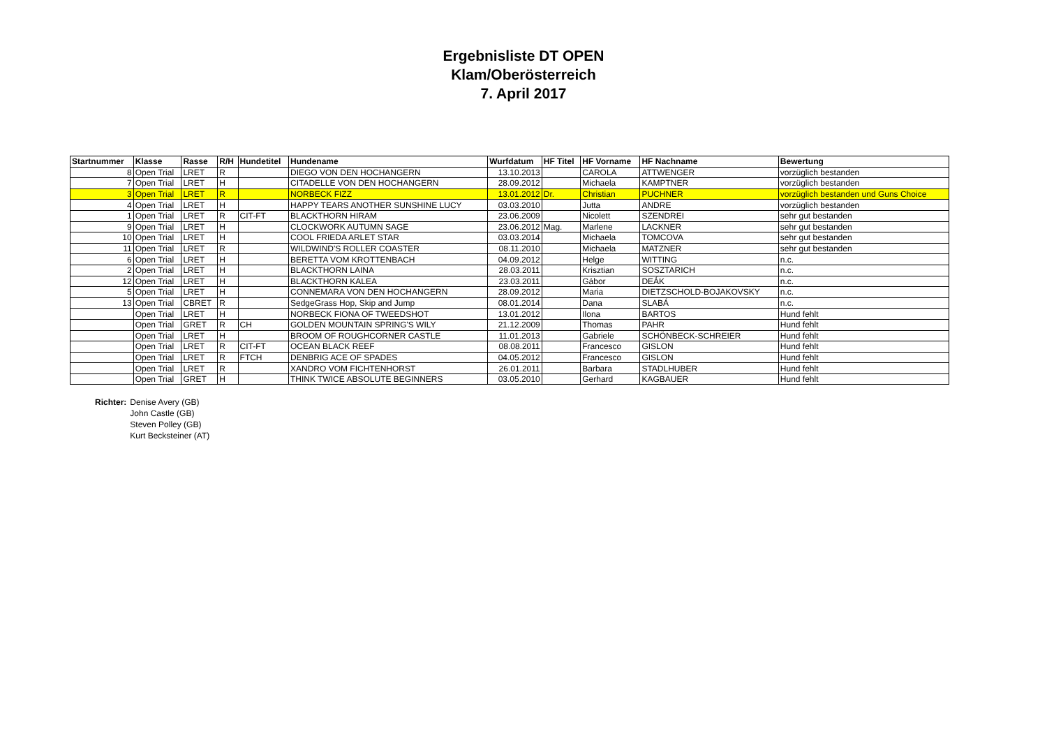Ergebnisliste DT OPEN
Klam/Oberösterreich
7. April 2017
| Startnummer | Klasse | Rasse | R/H | Hundetitel | Hundename | Wurfdatum | HF Titel | HF Vorname | HF Nachname | Bewertung |
| --- | --- | --- | --- | --- | --- | --- | --- | --- | --- | --- |
| 8 | Open Trial | LRET | R | | DIEGO VON DEN HOCHANGERN | 13.10.2013 | | CAROLA | ATTWENGER | vorzüglich bestanden |
| 7 | Open Trial | LRET | H | | CITADELLE VON DEN HOCHANGERN | 28.09.2012 | | Michaela | KAMPTNER | vorzüglich bestanden |
| 3 | Open Trial | LRET | R | | NORBECK FIZZ | 13.01.2012 | Dr. | Christian | PUCHNER | vorzüglich bestanden und Guns Choice |
| 4 | Open Trial | LRET | H | | HAPPY TEARS ANOTHER SUNSHINE LUCY | 03.03.2010 | | Jutta | ANDRE | vorzüglich bestanden |
| 1 | Open Trial | LRET | R | CIT-FT | BLACKTHORN HIRAM | 23.06.2009 | | Nicolett | SZENDREI | sehr gut bestanden |
| 9 | Open Trial | LRET | H | | CLOCKWORK AUTUMN SAGE | 23.06.2012 | Mag. | Marlene | LACKNER | sehr gut bestanden |
| 10 | Open Trial | LRET | H | | COOL FRIEDA ARLET STAR | 03.03.2014 | | Michaela | TOMCOVA | sehr gut bestanden |
| 11 | Open Trial | LRET | R | | WILDWIND'S ROLLER COASTER | 08.11.2010 | | Michaela | MATZNER | sehr gut bestanden |
| 6 | Open Trial | LRET | H | | BERETTA VOM KROTTENBACH | 04.09.2012 | | Helge | WITTING | n.c. |
| 2 | Open Trial | LRET | H | | BLACKTHORN LAINA | 28.03.2011 | | Krisztian | SOSZTARICH | n.c. |
| 12 | Open Trial | LRET | H | | BLACKTHORN KALEA | 23.03.2011 | | Gábor | DEÁK | n.c. |
| 5 | Open Trial | LRET | H | | CONNEMARA VON DEN HOCHANGERN | 28.09.2012 | | Maria | DIETZSCHOLD-BOJAKOVSKY | n.c. |
| 13 | Open Trial | CBRET | R | | SedgeGrass Hop, Skip and Jump | 08.01.2014 | | Dana | SLABÁ | n.c. |
| | Open Trial | LRET | H | | NORBECK FIONA OF TWEEDSHOT | 13.01.2012 | | Ilona | BARTOS | Hund fehlt |
| | Open Trial | GRET | R | CH | GOLDEN MOUNTAIN SPRING'S WILY | 21.12.2009 | | Thomas | PAHR | Hund fehlt |
| | Open Trial | LRET | H | | BROOM OF ROUGHCORNER CASTLE | 11.01.2013 | | Gabriele | SCHÖNBECK-SCHREIER | Hund fehlt |
| | Open Trial | LRET | R | CIT-FT | OCEAN BLACK REEF | 08.08.2011 | | Francesco | GISLON | Hund fehlt |
| | Open Trial | LRET | R | FTCH | DENBRIG ACE OF SPADES | 04.05.2012 | | Francesco | GISLON | Hund fehlt |
| | Open Trial | LRET | R | | XANDRO VOM FICHTENHORST | 26.01.2011 | | Barbara | STADLHUBER | Hund fehlt |
| | Open Trial | GRET | H | | THINK TWICE ABSOLUTE BEGINNERS | 03.05.2010 | | Gerhard | KAGBAUER | Hund fehlt |
Richter: Denise Avery (GB)
John Castle (GB)
Steven Polley (GB)
Kurt Becksteiner (AT)